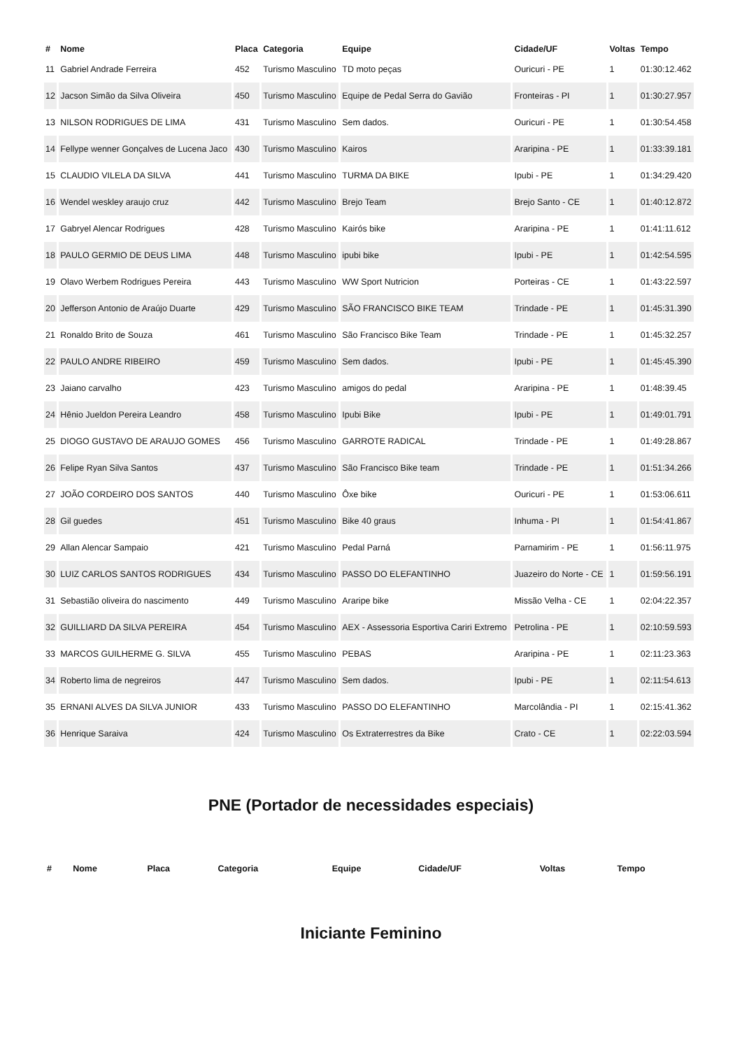| # | Nome | Placa | Categoria | Equipe | Cidade/UF | Voltas | Tempo |
| --- | --- | --- | --- | --- | --- | --- | --- |
| 11 | Gabriel Andrade Ferreira | 452 | Turismo Masculino | TD moto peças | Ouricuri - PE | 1 | 01:30:12.462 |
| 12 | Jacson Simão da Silva Oliveira | 450 | Turismo Masculino | Equipe de Pedal Serra do Gavião | Fronteiras - PI | 1 | 01:30:27.957 |
| 13 | NILSON RODRIGUES DE LIMA | 431 | Turismo Masculino | Sem dados. | Ouricuri - PE | 1 | 01:30:54.458 |
| 14 | Fellype wenner Gonçalves de Lucena Jaco | 430 | Turismo Masculino | Kairos | Araripina - PE | 1 | 01:33:39.181 |
| 15 | CLAUDIO VILELA DA SILVA | 441 | Turismo Masculino | TURMA DA BIKE | Ipubi - PE | 1 | 01:34:29.420 |
| 16 | Wendel weskley araujo cruz | 442 | Turismo Masculino | Brejo Team | Brejo Santo - CE | 1 | 01:40:12.872 |
| 17 | Gabryel Alencar Rodrigues | 428 | Turismo Masculino | Kairós bike | Araripina - PE | 1 | 01:41:11.612 |
| 18 | PAULO GERMIO DE DEUS LIMA | 448 | Turismo Masculino | ipubi bike | Ipubi - PE | 1 | 01:42:54.595 |
| 19 | Olavo Werbem Rodrigues Pereira | 443 | Turismo Masculino | WW Sport Nutricion | Porteiras - CE | 1 | 01:43:22.597 |
| 20 | Jefferson Antonio de Araújo Duarte | 429 | Turismo Masculino | SÃO FRANCISCO BIKE TEAM | Trindade - PE | 1 | 01:45:31.390 |
| 21 | Ronaldo Brito de Souza | 461 | Turismo Masculino | São Francisco Bike Team | Trindade - PE | 1 | 01:45:32.257 |
| 22 | PAULO ANDRE RIBEIRO | 459 | Turismo Masculino | Sem dados. | Ipubi - PE | 1 | 01:45:45.390 |
| 23 | Jaiano carvalho | 423 | Turismo Masculino | amigos do pedal | Araripina - PE | 1 | 01:48:39.45 |
| 24 | Hênio Jueldon Pereira Leandro | 458 | Turismo Masculino | Ipubi Bike | Ipubi - PE | 1 | 01:49:01.791 |
| 25 | DIOGO GUSTAVO DE ARAUJO GOMES | 456 | Turismo Masculino | GARROTE RADICAL | Trindade - PE | 1 | 01:49:28.867 |
| 26 | Felipe Ryan Silva Santos | 437 | Turismo Masculino | São Francisco Bike team | Trindade - PE | 1 | 01:51:34.266 |
| 27 | JOÃO CORDEIRO DOS SANTOS | 440 | Turismo Masculino | Ôxe bike | Ouricuri - PE | 1 | 01:53:06.611 |
| 28 | Gil guedes | 451 | Turismo Masculino | Bike 40 graus | Inhuma - PI | 1 | 01:54:41.867 |
| 29 | Allan Alencar Sampaio | 421 | Turismo Masculino | Pedal Parná | Parnamirim - PE | 1 | 01:56:11.975 |
| 30 | LUIZ CARLOS SANTOS RODRIGUES | 434 | Turismo Masculino | PASSO DO ELEFANTINHO | Juazeiro do Norte - CE | 1 | 01:59:56.191 |
| 31 | Sebastião oliveira do nascimento | 449 | Turismo Masculino | Araripe bike | Missão Velha - CE | 1 | 02:04:22.357 |
| 32 | GUILLIARD DA SILVA PEREIRA | 454 | Turismo Masculino | AEX - Assessoria Esportiva Cariri Extremo | Petrolina - PE | 1 | 02:10:59.593 |
| 33 | MARCOS GUILHERME G. SILVA | 455 | Turismo Masculino | PEBAS | Araripina - PE | 1 | 02:11:23.363 |
| 34 | Roberto lima de negreiros | 447 | Turismo Masculino | Sem dados. | Ipubi - PE | 1 | 02:11:54.613 |
| 35 | ERNANI ALVES DA SILVA JUNIOR | 433 | Turismo Masculino | PASSO DO ELEFANTINHO | Marcolândia - PI | 1 | 02:15:41.362 |
| 36 | Henrique Saraiva | 424 | Turismo Masculino | Os Extraterrestres da Bike | Crato - CE | 1 | 02:22:03.594 |
PNE (Portador de necessidades especiais)
| # | Nome | Placa | Categoria | Equipe | Cidade/UF | Voltas | Tempo |
| --- | --- | --- | --- | --- | --- | --- | --- |
Iniciante Feminino